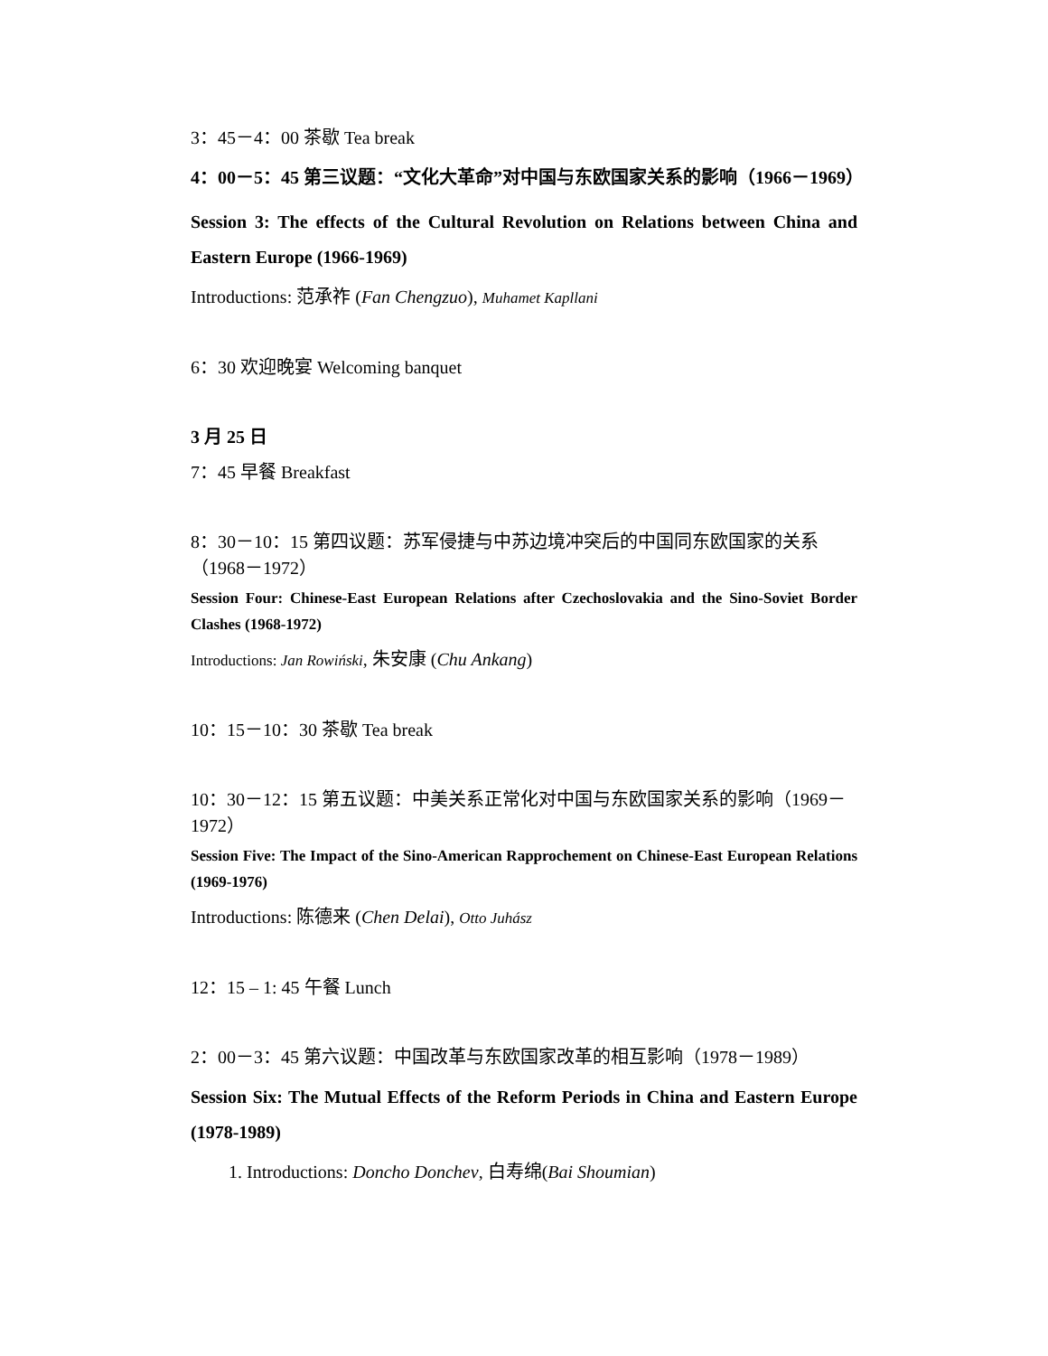3：45－4：00 茶歇 Tea break
4：00－5：45 第三议题：“文化大革命”对中国与东欧国家关系的影响（1966－1969）
Session 3: The effects of the Cultural Revolution on Relations between China and Eastern Europe (1966-1969)
Introductions: 范承祚 (Fan Chengzuo), Muhamet Kapllani
6：30 欢迎晚宴 Welcoming banquet
3 月 25 日
7：45 早餐 Breakfast
8：30－10：15 第四议题：苏军侵捷与中苏边境冲突后的中国同东欧国家的关系（1968－1972）
Session Four: Chinese-East European Relations after Czechoslovakia and the Sino-Soviet Border Clashes (1968-1972)
Introductions: Jan Rowiński, 朱安康 (Chu Ankang)
10：15－10：30 茶歇 Tea break
10：30－12：15 第五议题：中美关系正常化对中国与东欧国家关系的影响（1969－1972）
Session Five: The Impact of the Sino-American Rapprochement on Chinese-East European Relations (1969-1976)
Introductions: 陈德来 (Chen Delai), Otto Juhász
12：15 – 1: 45 午餐 Lunch
2：00－3：45 第六议题：中国改革与东欧国家改革的相互影响（1978－1989）
Session Six: The Mutual Effects of the Reform Periods in China and Eastern Europe (1978-1989)
1. Introductions: Doncho Donchev, 白寿绵(Bai Shoumian)